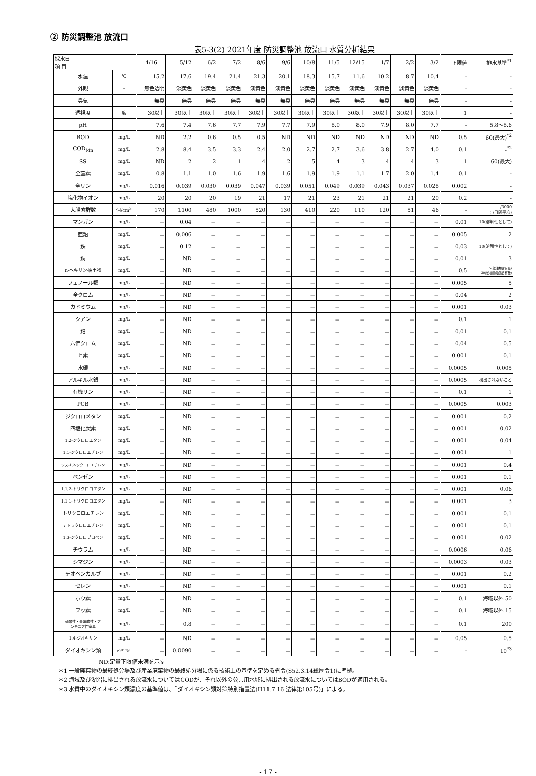② 防災調整池 放流口
表5-3(2) 2021年度 防災調整池 放流口 水質分析結果
| 採水日 項 目 | | 4/16 | 5/12 | 6/2 | 7/2 | 8/6 | 9/6 | 10/8 | 11/5 | 12/15 | 1/7 | 2/2 | 3/2 | 下限値 | 排水基準<sup>*1</sup> |
| --- | --- | --- | --- | --- | --- | --- | --- | --- | --- | --- | --- | --- | --- | --- | --- |
| 水温 | ℃ | 15.2 | 17.6 | 19.4 | 21.4 | 21.3 | 20.1 | 18.3 | 15.7 | 11.6 | 10.2 | 8.7 | 10.4 | - | - |
| 外観 | - | 無色透明 | 淡黄色 | 淡黄色 | 淡黄色 | 淡黄色 | 淡黄色 | 淡黄色 | 淡黄色 | 淡黄色 | 淡黄色 | 淡黄色 | 淡黄色 | - | - |
| 臭気 | - | 無臭 | 無臭 | 無臭 | 無臭 | 無臭 | 無臭 | 無臭 | 無臭 | 無臭 | 無臭 | 無臭 | 無臭 | - | - |
| 透視度 | 度 | 30以上 | 30以上 | 30以上 | 30以上 | 30以上 | 30以上 | 30以上 | 30以上 | 30以上 | 30以上 | 30以上 | 30以上 | 1 | - |
| pH | - | 7.6 | 7.4 | 7.6 | 7.7 | 7.9 | 7.7 | 7.9 | 8.0 | 8.0 | 7.9 | 8.0 | 7.7 | - | 5.8～8.6 |
| BOD | mg/L | ND | 2.2 | 0.6 | 0.5 | 0.5 | ND | ND | ND | ND | ND | ND | ND | 0.5 | 60(最大)<sup>*2</sup> |
| COD<sub>Mn</sub> | mg/L | 2.8 | 8.4 | 3.5 | 3.3 | 2.4 | 2.0 | 2.7 | 2.7 | 3.6 | 3.8 | 2.7 | 4.0 | 0.1 | -<sup>*2</sup> |
| SS | mg/L | ND | 2 | 2 | 1 | 4 | 2 | 5 | 4 | 3 | 4 | 4 | 3 | 1 | 60(最大) |
| 全窒素 | mg/L | 0.8 | 1.1 | 1.0 | 1.6 | 1.9 | 1.6 | 1.9 | 1.9 | 1.1 | 1.7 | 2.0 | 1.4 | 0.1 | - |
| 全リン | mg/L | 0.016 | 0.039 | 0.030 | 0.039 | 0.047 | 0.039 | 0.051 | 0.049 | 0.039 | 0.043 | 0.037 | 0.028 | 0.002 | - |
| 塩化物イオン | mg/L | 20 | 20 | 20 | 19 | 21 | 17 | 21 | 23 | 21 | 21 | 21 | 20 | 0.2 | - |
| 大腸菌群数 | 個/cm<sup>3</sup> | 170 | 1100 | 480 | 1000 | 520 | 130 | 410 | 220 | 110 | 120 | 51 | 46 | - | /3000 ( /日間平均) |
| マンガン | mg/L | － | 0.04 | － | － | － | － | － | － | － | － | － | － | 0.01 | 10(溶解性として) |
| 亜鉛 | mg/L | － | 0.006 | － | － | － | － | － | － | － | － | － | － | 0.005 | 2 |
| 鉄 | mg/L | － | 0.12 | － | － | － | － | － | － | － | － | － | － | 0.03 | 10(溶解性として) |
| 銅 | mg/L | － | ND | － | － | － | － | － | － | － | － | － | － | 0.01 | 3 |
| n-ヘキサン抽出物 | mg/L | － | ND | － | － | － | － | － | － | － | － | － | － | 0.5 | 5(鉱油類含有量) 30(動植物油脂含有量) |
| フェノール類 | mg/L | － | ND | － | － | － | － | － | － | － | － | － | － | 0.005 | 5 |
| 全クロム | mg/L | － | ND | － | － | － | － | － | － | － | － | － | － | 0.04 | 2 |
| カドミウム | mg/L | － | ND | － | － | － | － | － | － | － | － | － | － | 0.001 | 0.03 |
| シアン | mg/L | － | ND | － | － | － | － | － | － | － | － | － | － | 0.1 | 1 |
| 鉛 | mg/L | － | ND | － | － | － | － | － | － | － | － | － | － | 0.01 | 0.1 |
| 六価クロム | mg/L | － | ND | － | － | － | － | － | － | － | － | － | － | 0.04 | 0.5 |
| ヒ素 | mg/L | － | ND | － | － | － | － | － | － | － | － | － | － | 0.001 | 0.1 |
| 水銀 | mg/L | － | ND | － | － | － | － | － | － | － | － | － | － | 0.0005 | 0.005 |
| アルキル水銀 | mg/L | － | ND | － | － | － | － | － | － | － | － | － | － | 0.0005 | 検出されないこと |
| 有機リン | mg/L | － | ND | － | － | － | － | － | － | － | － | － | － | 0.1 | 1 |
| PCB | mg/L | － | ND | － | － | － | － | － | － | － | － | － | － | 0.0005 | 0.003 |
| ジクロロメタン | mg/L | － | ND | － | － | － | － | － | － | － | － | － | － | 0.001 | 0.2 |
| 四塩化炭素 | mg/L | － | ND | － | － | － | － | － | － | － | － | － | － | 0.001 | 0.02 |
| 1,2-ジクロロエタン | mg/L | － | ND | － | － | － | － | － | － | － | － | － | － | 0.001 | 0.04 |
| 1,1-ジクロロエチレン | mg/L | － | ND | － | － | － | － | － | － | － | － | － | － | 0.001 | 1 |
| シス-1,2-ジクロロエチレン | mg/L | － | ND | － | － | － | － | － | － | － | － | － | － | 0.001 | 0.4 |
| ベンゼン | mg/L | － | ND | － | － | － | － | － | － | － | － | － | － | 0.001 | 0.1 |
| 1,1,2-トリクロロエタン | mg/L | － | ND | － | － | － | － | － | － | － | － | － | － | 0.001 | 0.06 |
| 1,1,1-トリクロロエタン | mg/L | － | ND | － | － | － | － | － | － | － | － | － | － | 0.001 | 3 |
| トリクロロエチレン | mg/L | － | ND | － | － | － | － | － | － | － | － | － | － | 0.001 | 0.1 |
| テトラクロロエチレン | mg/L | － | ND | － | － | － | － | － | － | － | － | － | － | 0.001 | 0.1 |
| 1,3-ジクロロプロペン | mg/L | － | ND | － | － | － | － | － | － | － | － | － | － | 0.001 | 0.02 |
| チウラム | mg/L | － | ND | － | － | － | － | － | － | － | － | － | － | 0.0006 | 0.06 |
| シマジン | mg/L | － | ND | － | － | － | － | － | － | － | － | － | － | 0.0003 | 0.03 |
| チオベンカルブ | mg/L | － | ND | － | － | － | － | － | － | － | － | － | － | 0.001 | 0.2 |
| セレン | mg/L | － | ND | － | － | － | － | － | － | － | － | － | － | 0.001 | 0.1 |
| ホウ素 | mg/L | － | ND | － | － | － | － | － | － | － | － | － | － | 0.1 | 海域以外 50 |
| フッ素 | mg/L | － | ND | － | － | － | － | － | － | － | － | － | － | 0.1 | 海域以外 15 |
| 硝酸性・亜硝酸性・ア ンモニア性窒素 | mg/L | － | 0.8 | － | － | － | － | － | － | － | － | － | － | 0.1 | 200 |
| 1,4-ジオキサン | mg/L | － | ND | － | － | － | － | － | － | － | － | － | － | 0.05 | 0.5 |
| ダイオキシン類 | pg-TEQ/L | － | 0.0090 | － | － | － | － | － | － | － | － | － | － | - | 10<sup>*3</sup> |
ND:定量下限値未満を示す
＊1 一般廃棄物の最終処分場及び産業廃棄物の最終処分場に係る技術上の基準を定める省令(S52.3.14総厚令1)に準拠。
＊2 海域及び湖沼に排出される放流水についてはCODが、それ以外の公共用水域に排出される放流水についてはBODが適用される。
＊3 水質中のダイオキシン類濃度の基準値は、「ダイオキシン類対策特別措置法(H11.7.16 法律第105号)」による。
- 17 -